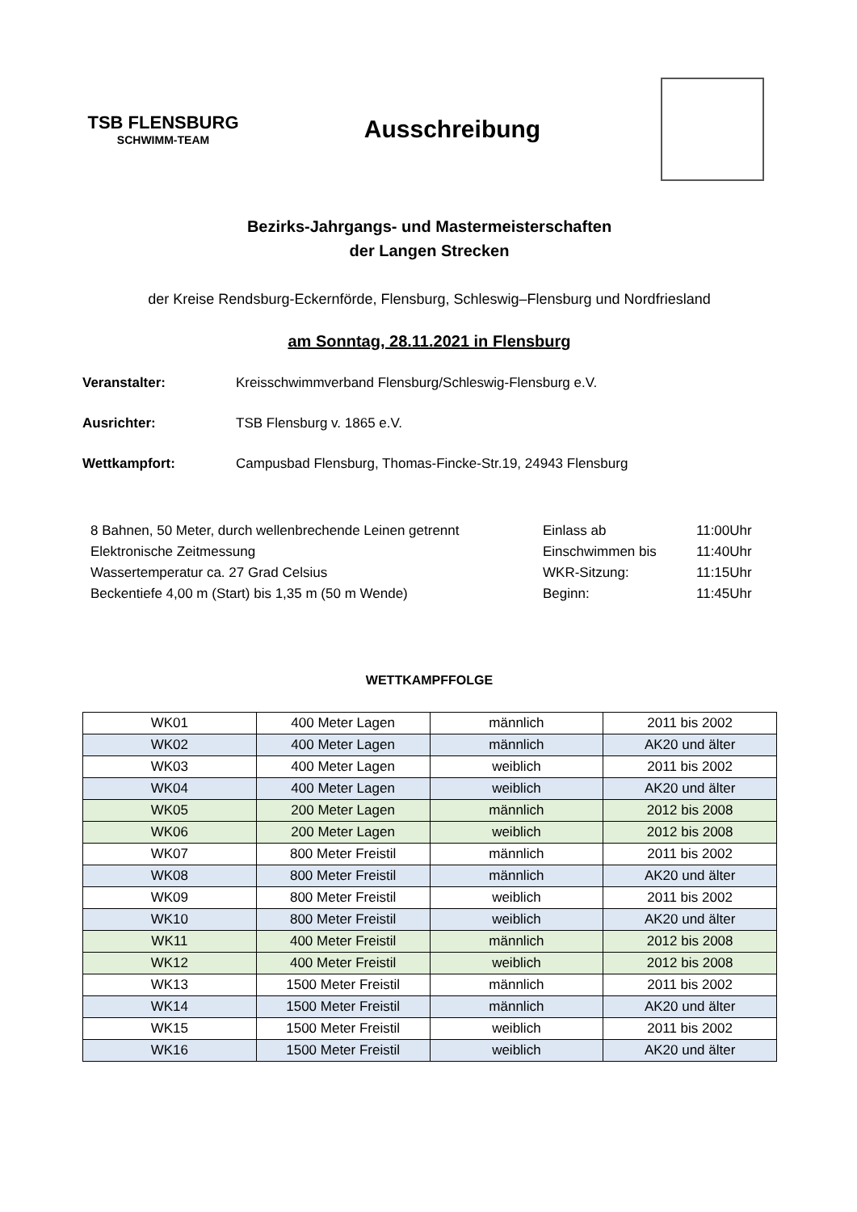TSB FLENSBURG
SCHWIMM-TEAM
Ausschreibung
Bezirks-Jahrgangs- und Mastermeisterschaften
der Langen Strecken
der Kreise Rendsburg-Eckernförde, Flensburg, Schleswig–Flensburg und Nordfriesland
am Sonntag, 28.11.2021 in Flensburg
Veranstalter: Kreisschwimmverband Flensburg/Schleswig-Flensburg e.V.
Ausrichter: TSB Flensburg v. 1865 e.V.
Wettkampfort: Campusbad Flensburg, Thomas-Fincke-Str.19, 24943 Flensburg
8 Bahnen, 50 Meter, durch wellenbrechende Leinen getrennt
Elektronische Zeitmessung
Wassertemperatur ca. 27 Grad Celsius
Beckentiefe 4,00 m (Start) bis 1,35 m (50 m Wende)
Einlass ab
Einschwimmen bis
WKR-Sitzung:
Beginn:
11:00Uhr
11:40Uhr
11:15Uhr
11:45Uhr
WETTKAMPFFOLGE
| WK01 | 400 Meter Lagen | männlich | 2011 bis 2002 |
| WK02 | 400 Meter Lagen | männlich | AK20 und älter |
| WK03 | 400 Meter Lagen | weiblich | 2011 bis 2002 |
| WK04 | 400 Meter Lagen | weiblich | AK20 und älter |
| WK05 | 200 Meter Lagen | männlich | 2012 bis 2008 |
| WK06 | 200 Meter Lagen | weiblich | 2012 bis 2008 |
| WK07 | 800 Meter Freistil | männlich | 2011 bis 2002 |
| WK08 | 800 Meter Freistil | männlich | AK20 und älter |
| WK09 | 800 Meter Freistil | weiblich | 2011 bis 2002 |
| WK10 | 800 Meter Freistil | weiblich | AK20 und älter |
| WK11 | 400 Meter Freistil | männlich | 2012 bis 2008 |
| WK12 | 400 Meter Freistil | weiblich | 2012 bis 2008 |
| WK13 | 1500 Meter Freistil | männlich | 2011 bis 2002 |
| WK14 | 1500 Meter Freistil | männlich | AK20 und älter |
| WK15 | 1500 Meter Freistil | weiblich | 2011 bis 2002 |
| WK16 | 1500 Meter Freistil | weiblich | AK20 und älter |